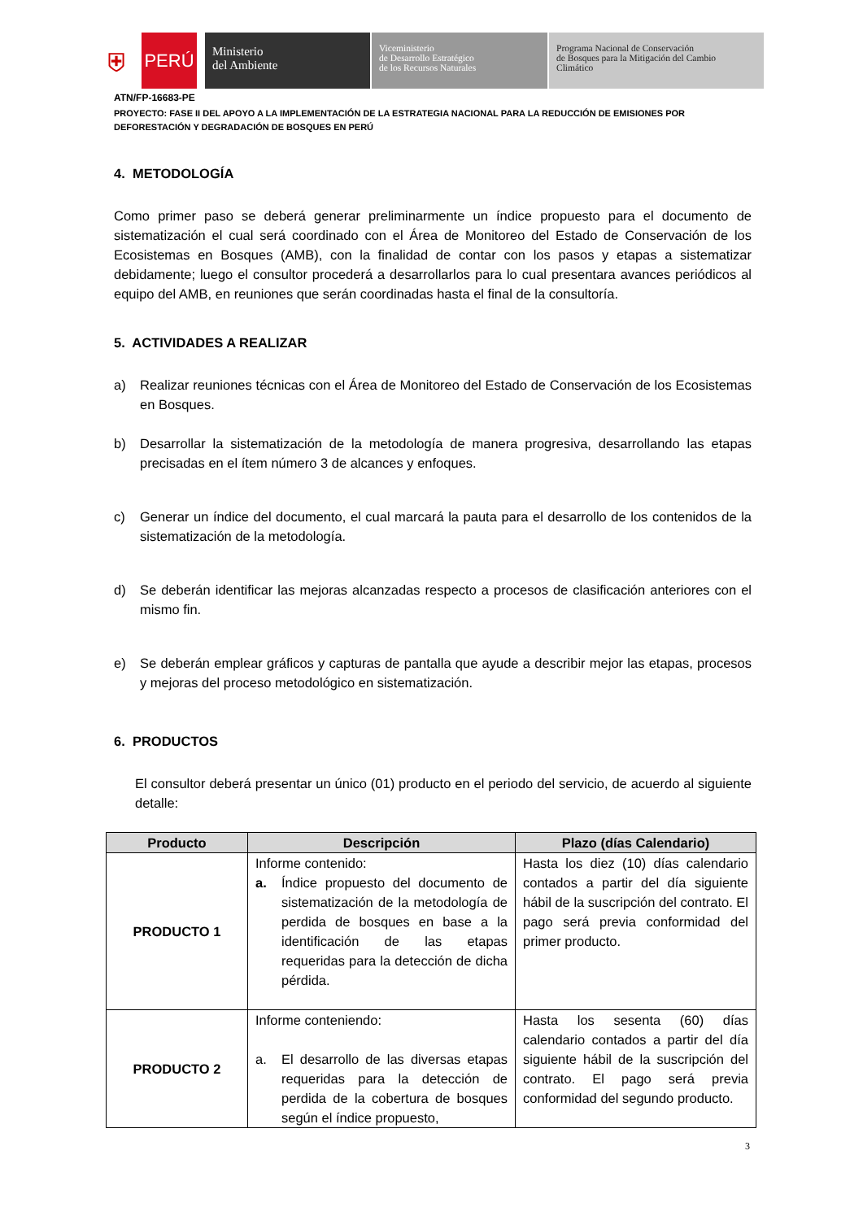⛨
PERÚ
Ministerio
del Ambiente
Viceministerio
de Desarrollo Estratégico
de los Recursos Naturales
Programa Nacional de Conservación
de Bosques para la Mitigación del Cambio
Climático
ATN/FP-16683-PE
PROYECTO: FASE II DEL APOYO A LA IMPLEMENTACIÓN DE LA ESTRATEGIA NACIONAL PARA LA REDUCCIÓN DE EMISIONES POR DEFORESTACIÓN Y DEGRADACIÓN DE BOSQUES EN PERÚ
4. METODOLOGÍA
Como primer paso se deberá generar preliminarmente un índice propuesto para el documento de sistematización el cual será coordinado con el Área de Monitoreo del Estado de Conservación de los Ecosistemas en Bosques (AMB), con la finalidad de contar con los pasos y etapas a sistematizar debidamente; luego el consultor procederá a desarrollarlos para lo cual presentara avances periódicos al equipo del AMB, en reuniones que serán coordinadas hasta el final de la consultoría.
5. ACTIVIDADES A REALIZAR
a) Realizar reuniones técnicas con el Área de Monitoreo del Estado de Conservación de los Ecosistemas en Bosques.
b) Desarrollar la sistematización de la metodología de manera progresiva, desarrollando las etapas precisadas en el ítem número 3 de alcances y enfoques.
c) Generar un índice del documento, el cual marcará la pauta para el desarrollo de los contenidos de la sistematización de la metodología.
d) Se deberán identificar las mejoras alcanzadas respecto a procesos de clasificación anteriores con el mismo fin.
e) Se deberán emplear gráficos y capturas de pantalla que ayude a describir mejor las etapas, procesos y mejoras del proceso metodológico en sistematización.
6. PRODUCTOS
El consultor deberá presentar un único (01) producto en el periodo del servicio, de acuerdo al siguiente detalle:
| Producto | Descripción | Plazo (días Calendario) |
| --- | --- | --- |
| PRODUCTO 1 | Informe contenido: a. Índice propuesto del documento de sistematización de la metodología de perdida de bosques en base a la identificación de las etapas requeridas para la detección de dicha pérdida. | Hasta los diez (10) días calendario contados a partir del día siguiente hábil de la suscripción del contrato. El pago será previa conformidad del primer producto. |
| PRODUCTO 2 | Informe conteniendo: a. El desarrollo de las diversas etapas requeridas para la detección de perdida de la cobertura de bosques según el índice propuesto, | Hasta los sesenta (60) días calendario contados a partir del día siguiente hábil de la suscripción del contrato. El pago será previa conformidad del segundo producto. |
3